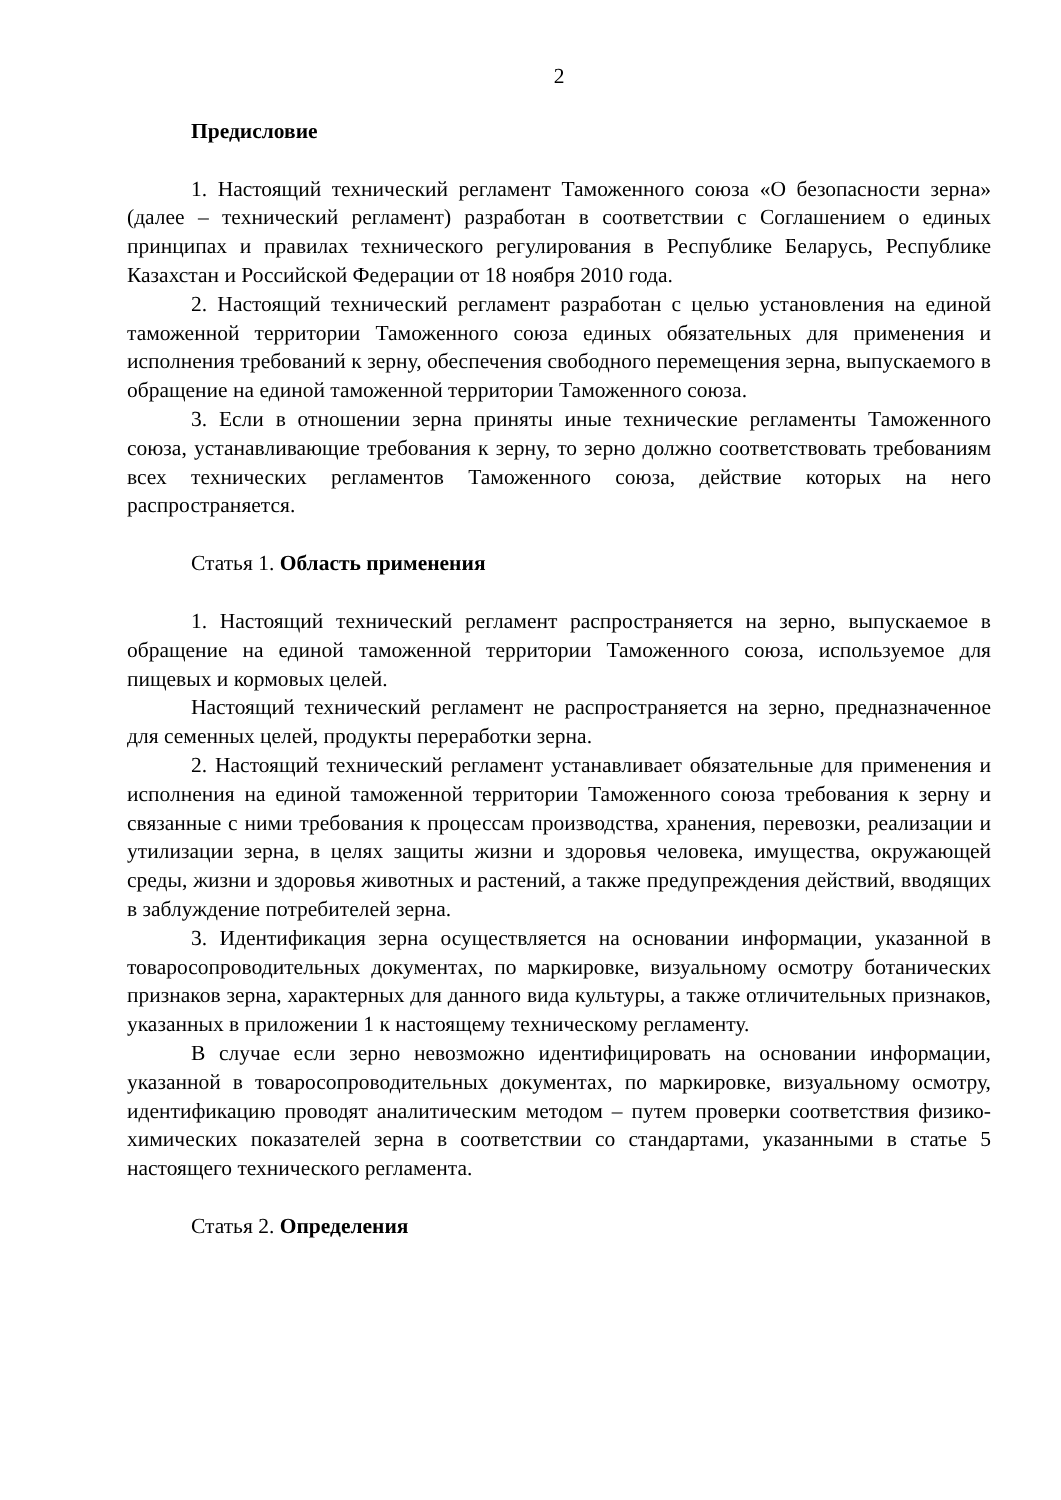2
Предисловие
1. Настоящий технический регламент Таможенного союза «О безопасности зерна» (далее – технический регламент) разработан в соответствии с Соглашением о единых принципах и правилах технического регулирования в Республике Беларусь, Республике Казахстан и Российской Федерации от 18 ноября 2010 года.
2. Настоящий технический регламент разработан с целью установления на единой таможенной территории Таможенного союза единых обязательных для применения и исполнения требований к зерну, обеспечения свободного перемещения зерна, выпускаемого в обращение на единой таможенной территории Таможенного союза.
3. Если в отношении зерна приняты иные технические регламенты Таможенного союза, устанавливающие требования к зерну, то зерно должно соответствовать требованиям всех технических регламентов Таможенного союза, действие которых на него распространяется.
Статья 1. Область применения
1. Настоящий технический регламент распространяется на зерно, выпускаемое в обращение на единой таможенной территории Таможенного союза, используемое для пищевых и кормовых целей.
Настоящий технический регламент не распространяется на зерно, предназначенное для семенных целей, продукты переработки зерна.
2. Настоящий технический регламент устанавливает обязательные для применения и исполнения на единой таможенной территории Таможенного союза требования к зерну и связанные с ними требования к процессам производства, хранения, перевозки, реализации и утилизации зерна, в целях защиты жизни и здоровья человека, имущества, окружающей среды, жизни и здоровья животных и растений, а также предупреждения действий, вводящих в заблуждение потребителей зерна.
3. Идентификация зерна осуществляется на основании информации, указанной в товаросопроводительных документах, по маркировке, визуальному осмотру ботанических признаков зерна, характерных для данного вида культуры, а также отличительных признаков, указанных в приложении 1 к настоящему техническому регламенту.
В случае если зерно невозможно идентифицировать на основании информации, указанной в товаросопроводительных документах, по маркировке, визуальному осмотру, идентификацию проводят аналитическим методом – путем проверки соответствия физико-химических показателей зерна в соответствии со стандартами, указанными в статье 5 настоящего технического регламента.
Статья 2. Определения